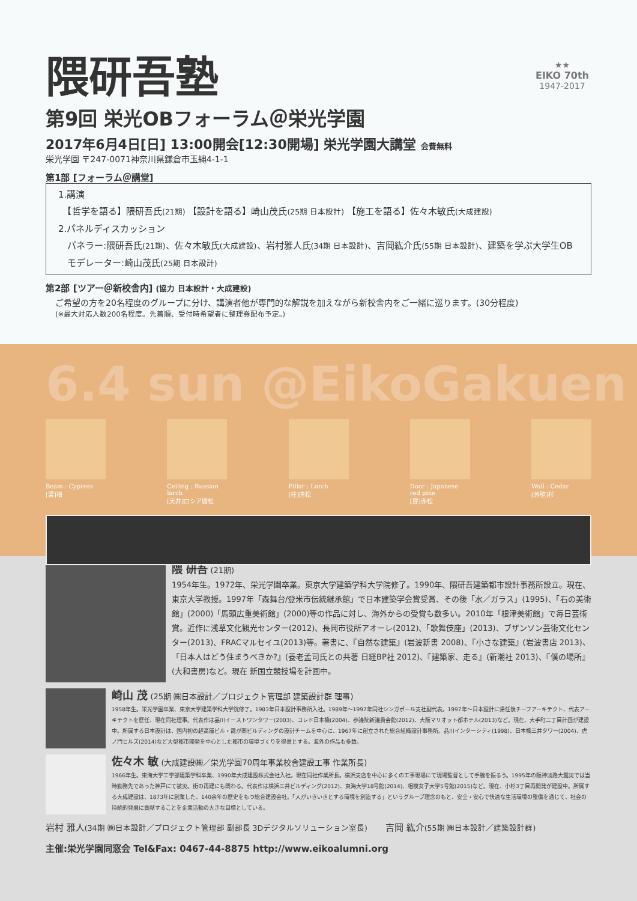★★
EIKO 70th
1947-2017
隈研吾塾
第9回 栄光OBフォーラム＠栄光学園
2017年6月4日[日] 13:00開会[12:30開場] 栄光学園大講堂 会費無料
栄光学園 〒247-0071神奈川県鎌倉市玉縄4-1-1
第1部 [フォーラム＠講堂]
1.講演
　【哲学を語る】隈研吾氏(21期) 【設計を語る】崎山茂氏(25期 日本設計) 【施工を語る】佐々木敏氏(大成建設)
2.パネルディスカッション
　パネラー:隈研吾氏(21期)、佐々木敏氏(大成建設)、岩村雅人氏(34期 日本設計)、吉岡紘介氏(55期 日本設計)、建築を学ぶ大学生OB
　モデレーター:崎山茂氏(25期 日本設計)
第2部 [ツアー＠新校舎内] (協力 日本設計・大成建設)
ご希望の方を20名程度のグループに分け、講演者他が専門的な解説を加えながら新校舎内をご一緒に巡ります。(30分程度)
(※最大対応人数200名程度。先着順、受付時希望者に整理券配布予定。)
6.4 sun @EikoGakuen
Beam : Cypress
[梁]檜
Ceiling : Russian larch
[天井]ロシア唐松
Pillar : Larch
[柱]唐松
Door : Japanese red pine
[扉]赤松
Wall : Cedar
[外壁]杉
隈 研吾 (21期)
1954年生。1972年、栄光学園卒業。東京大学建築学科大学院修了。1990年、隈研吾建築都市設計事務所設立。現在、東京大学教授。1997年「森舞台/登米市伝統継承館」で日本建築学会賞受賞、その後「水／ガラス」(1995)、「石の美術館」(2000)「馬頭広重美術館」(2000)等の作品に対し、海外からの受賞も数多い。2010年「根津美術館」で毎日芸術賞。近作に浅草文化観光センター(2012)、長岡市役所アオーレ(2012)、「歌舞伎座」(2013)、ブザンソン芸術文化センター(2013)、FRACマルセイユ(2013)等。著書に、『自然な建築』(岩波新書 2008)、『小さな建築』(岩波書店 2013)、『日本人はどう住まうべきか?』(養老孟司氏との共著 日経BP社 2012)、『建築家、走る』(新潮社 2013)、『僕の場所』(大和書房)など。現在 新国立競技場を計画中。
崎山 茂 (25期 ㈱日本設計／プロジェクト管理部 建築設計群 理事)
1958年生。栄光学園卒業、東京大学建築学科大学院修了。1983年日本設計事務所入社。1989年～1997年同社シンガポール支社副代表。1997年～日本設計に帰任後チーフアーキテクト、代表アーキテクトを歴任、現在同社理事。代表作は品川イーストワンタワー(2003)、コレド日本橋(2004)、参議院新議員会館(2012)、大阪マリオット都ホテル(2013)など。現在、大手町二丁目計画が建設中。所属する日本設計は、国内初の超高層ビル・霞が関ビルディングの設計チームを中心に、1967年に創立された総合組織設計事務所。品川インターシティ(1998)、日本橋三井タワー(2004)、虎ノ門ヒルズ(2014)など大型都市開発を中心とした都市の環境づくりを得意とする。海外の作品も多数。
佐々木 敏 (大成建設㈱／栄光学園70周年事業校舎建設工事 作業所長)
1966年生。東海大学工学部建築学科卒業、1990年大成建設株式会社入社。現在同社作業所長。横浜支店を中心に多くの工事現場にて現場監督として手腕を振るう。1995年の阪神淡路大震災では当時勤務先であった神戸にて被災。街の再建にも関わる。代表作は横浜三井ビルディング(2012)、東海大学18号館(2014)、相模女子大学5号館(2015)など。現在、小杉3丁目再開発が建設中。所属する大成建設は、1873年に創業した、140余年の歴史をもつ総合建設会社。「人がいきいきとする環境を創造する」というグループ理念のもと、安全・安心で快適な生活環境の整備を通じて、社会の持続的発展に貢献することを企業活動の大きな目標としている。
岩村 雅人(34期 ㈱日本設計／プロジェクト管理部 副部長 3Dデジタルソリューション室長)　　吉岡 紘介(55期 ㈱日本設計／建築設計群)
主催:栄光学園同窓会 Tel&Fax: 0467-44-8875 http://www.eikoalumni.org